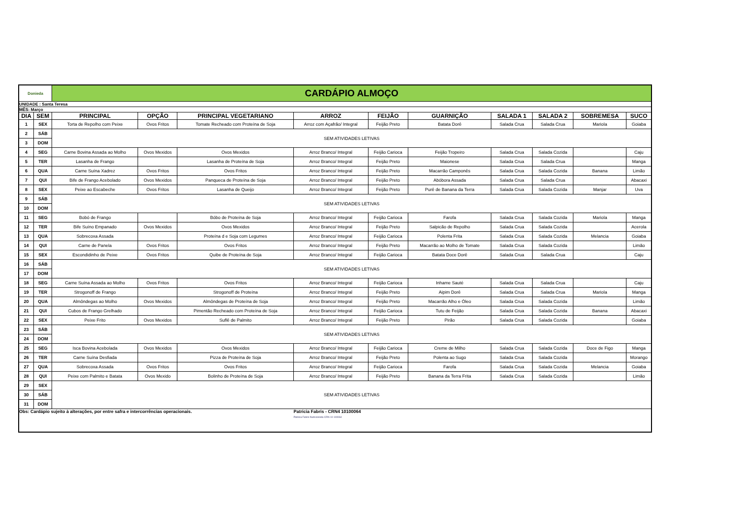| Donieda | | CARDÁPIO ALMOÇO | | | | | | | | | |
| UNIDADE : Santa Teresa | | | | | | | | | | | |
| MÊS: Março | | | | | | | | | | | |
| DIA | SEM | PRINCIPAL | OPÇÃO | PRINCIPAL VEGETARIANO | ARROZ | FEIJÃO | GUARNIÇÃO | SALADA 1 | SALADA 2 | SOBREMESA | SUCO |
| 1 | SEX | Torta de Repolho com Peixe | Ovos Fritos | Tomate Recheado com Proteína de Soja | Arroz com Açafrão/ Integral | Feijão Preto | Batata Dorê | Salada Crua | Salada Crua | Mariola | Goiaba |
| 2 | SÁB | SEM ATIVIDADES LETIVAS | | | | | | | | | |
| 3 | DOM | | | | | | | | | | |
| 4 | SEG | Carne Bovina Assada ao Molho | Ovos Mexidos | Ovos Mexidos | Arroz Branco/ Integral | Feijão Carioca | Feijão Tropeiro | Salada Crua | Salada Cozida | | Caju |
| 5 | TER | Lasanha de Frango | | Lasanha de Proteína de Soja | Arroz Branco/ Integral | Feijão Preto | Maionese | Salada Crua | Salada Crua | | Manga |
| 6 | QUA | Carne Suína Xadrez | Ovos Fritos | Ovos Fritos | Arroz Branco/ Integral | Feijão Preto | Macarrão Camponês | Salada Crua | Salada Cozida | Banana | Limão |
| 7 | QUI | Bife de Frango Acebolado | Ovos Mexidos | Panqueca de Proteína de Soja | Arroz Branco/ Integral | Feijão Preto | Abóbora Assada | Salada Crua | Salada Crua | | Abacaxi |
| 8 | SEX | Peixe ao Escabeche | Ovos Fritos | Lasanha de Queijo | Arroz Branco/ Integral | Feijão Preto | Purê de Banana da Terra | Salada Crua | Salada Cozida | Manjar | Uva |
| 9 | SÁB | SEM ATIVIDADES LETIVAS | | | | | | | | | |
| 10 | DOM | | | | | | | | | | |
| 11 | SEG | Bobó de Frango | | Bóbo de Proteína de Soja | Arroz Branco/ Integral | Feijão Carioca | Farofa | Salada Crua | Salada Cozida | Mariola | Manga |
| 12 | TER | Bife Suíno Empanado | Ovos Mexidos | Ovos Mexidos | Arroz Branco/ Integral | Feijão Preto | Salpicão de Repolho | Salada Crua | Salada Cozida | | Acerola |
| 13 | QUA | Sobrecoxa Assada | | Proteína d e Soja com Legumes | Arroz Branco/ Integral | Feijão Carioca | Polenta Frita | Salada Crua | Salada Cozida | Melancia | Goiaba |
| 14 | QUI | Carne de Panela | Ovos Fritos | Ovos Fritos | Arroz Branco/ Integral | Feijão Preto | Macarrão ao Molho de Tomate | Salada Crua | Salada Cozida | | Limão |
| 15 | SEX | Escondidinho de Peixe | Ovos Fritos | Quibe de Proteína de Soja | Arroz Branco/ Integral | Feijão Carioca | Batata Doce Dorê | Salada Crua | Salada Crua | | Caju |
| 16 | SÁB | SEM ATIVIDADES LETIVAS | | | | | | | | | |
| 17 | DOM | | | | | | | | | | |
| 18 | SEG | Carne Suína Assada ao Molho | Ovos Fritos | Ovos Fritos | Arroz Branco/ Integral | Feijão Carioca | Inhame Sauté | Salada Crua | Salada Crua | | Caju |
| 19 | TER | Strogonoff de Frango | | Strogonoff de Proteína | Arroz Branco/ Integral | Feijão Preto | Aipim Dorê | Salada Crua | Salada Crua | Mariola | Manga |
| 20 | QUA | Almôndegas ao Molho | Ovos Mexidos | Almôndegas de Proteína de Soja | Arroz Branco/ Integral | Feijão Preto | Macarrão Alho e Óleo | Salada Crua | Salada Cozida | | Limão |
| 21 | QUI | Cubos de Frango Grelhado | | Pimentão Recheado com Proteína de Soja | Arroz Branco/ Integral | Feijão Carioca | Tutu de Feijão | Salada Crua | Salada Cozida | Banana | Abacaxi |
| 22 | SEX | Peixe Frito | Ovos Mexidos | Suflê de Palmito | Arroz Branco/ Integral | Feijão Preto | Pirão | Salada Crua | Salada Cozida | | Goiaba |
| 23 | SÁB | SEM ATIVIDADES LETIVAS | | | | | | | | | |
| 24 | DOM | | | | | | | | | | |
| 25 | SEG | Isca Bovina Acebolada | Ovos Mexidos | Ovos Mexidos | Arroz Branco/ Integral | Feijão Carioca | Creme de Milho | Salada Crua | Salada Cozida | Doce de Figo | Manga |
| 26 | TER | Carne Suína Desfiada | | Pizza de Proteína de Soja | Arroz Branco/ Integral | Feijão Preto | Polenta ao Sugo | Salada Crua | Salada Cozida | | Morango |
| 27 | QUA | Sobrecoxa Assada | Ovos Fritos | Ovos Fritos | Arroz Branco/ Integral | Feijão Carioca | Farofa | Salada Crua | Salada Cozida | Melancia | Goiaba |
| 28 | QUI | Peixe com Palmito e Batata | Ovos Mexido | Bolinho de Proteína de Soja | Arroz Branco/ Integral | Feijão Preto | Banana da Terra Frita | Salada Crua | Salada Cozida | | Limão |
| 29 | SEX | SEM ATIVIDADES LETIVAS | | | | | | | | | |
| 30 | SÁB | | | | | | | | | | |
| 31 | DOM | | | | | | | | | | |
| Obs: Cardápio sujeito à alterações, por entre safra e intercorrências operacionais. | | | | | Patricia Fabris - CRN4 10100064 Patricia Fabris Nutricionista CRN 10 100064 | | | | | | |